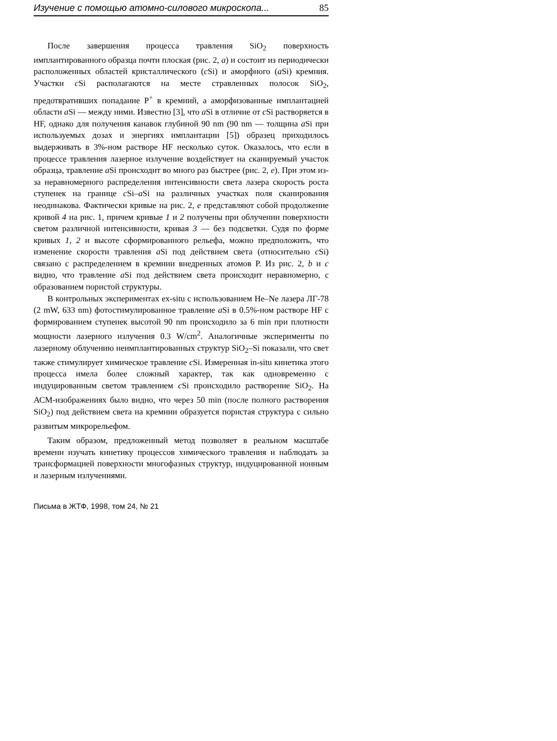Изучение с помощью атомно-силового микроскопа... 85
После завершения процесса травления SiO<sub>2</sub> поверхность имплантированного образца почти плоская (рис. 2, a) и состоит из периодически расположенных областей кристаллического (c Si) и аморфного (a Si) кремния. Участки c Si располагаются на месте стравленных полосок SiO<sub>2</sub>, предотвративших попадание P<sup>+</sup> в кремний, а аморфизованные имплантацией области a Si — между ними. Известно [3], что a Si в отличие от c Si растворяется в HF, однако для получения канавок глубиной 90 nm (90 nm — толщина a Si при используемых дозах и энергиях имплантации [5]) образец приходилось выдерживать в 3%-ном растворе HF несколько суток. Оказалось, что если в процессе травления лазерное излучение воздействует на сканируемый участок образца, травление a Si происходит во много раз быстрее (рис. 2, e). При этом из-за неравномерного распределения интенсивности света лазера скорость роста ступенек на границе c Si–a Si на различных участках поля сканирования неодинакова. Фактически кривые на рис. 2, e представляют собой продолжение кривой 4 на рис. 1, причем кривые 1 и 2 получены при облучении поверхности светом различной интенсивности, кривая 3 — без подсветки. Судя по форме кривых 1, 2 и высоте сформированного рельефа, можно предположить, что изменение скорости травления a Si под действием света (относительно c Si) связано с распределением в кремнии внедренных атомов P. Из рис. 2, b и c видно, что травление a Si под действием света происходит неравномерно, с образованием пористой структуры.
В контрольных экспериментах ex-situ с использованием He–Ne лазера ЛГ-78 (2 mW, 633 nm) фотостимулированное травление a Si в 0.5%-ном растворе HF с формированием ступенек высотой 90 nm происходило за 6 min при плотности мощности лазерного излучения 0.3 W/cm<sup>2</sup>. Аналогичные эксперименты по лазерному облучению неимплантированных структур SiO<sub>2</sub>–Si показали, что свет также стимулирует химическое травление c Si. Измеренная in-situ кинетика этого процесса имела более сложный характер, так как одновременно с индуцированным светом травлением c Si происходило растворение SiO<sub>2</sub>. На АСМ-изображениях было видно, что через 50 min (после полного растворения SiO<sub>2</sub>) под действием света на кремнии образуется пористая структура с сильно развитым микрорельефом.
Таким образом, предложенный метод позволяет в реальном масштабе времени изучать кинетику процессов химического травления и наблюдать за трансформацией поверхности многофазных структур, индуцированной ионным и лазерным излучениями.
Письма в ЖТФ, 1998, том 24, № 21